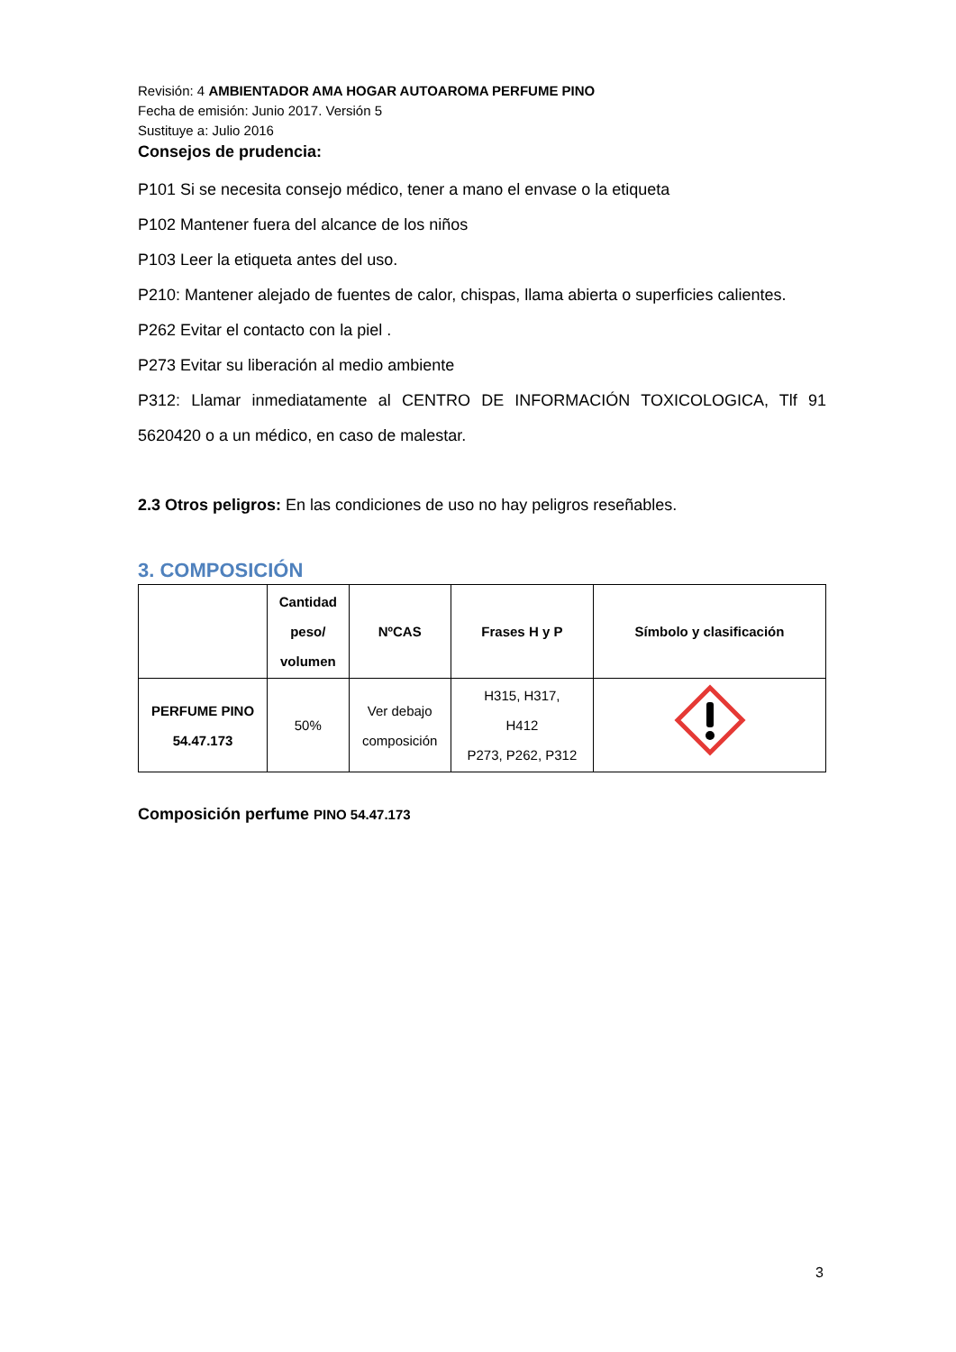Revisión: 4 AMBIENTADOR AMA HOGAR AUTOAROMA PERFUME PINO
Fecha de emisión: Junio 2017. Versión 5
Sustituye a: Julio 2016
Consejos de prudencia:
P101 Si se necesita consejo médico, tener a mano el envase o la etiqueta
P102 Mantener fuera del alcance de los niños
P103 Leer la etiqueta antes del uso.
P210: Mantener alejado de fuentes de calor, chispas, llama abierta o superficies calientes.
P262 Evitar el contacto con la piel .
P273 Evitar su liberación al medio ambiente
P312: Llamar inmediatamente al CENTRO DE INFORMACIÓN TOXICOLOGICA, Tlf 91 5620420 o a un médico, en caso de malestar.
2.3 Otros peligros: En las condiciones de uso no hay peligros reseñables.
3. COMPOSICIÓN
| | Cantidad peso/ volumen | NºCAS | Frases H y P | Símbolo y clasificación |
| --- | --- | --- | --- | --- |
| PERFUME PINO 54.47.173 | 50% | Ver debajo composición | H315, H317, H412 P273, P262, P312 | |
Composición perfume PINO 54.47.173
3